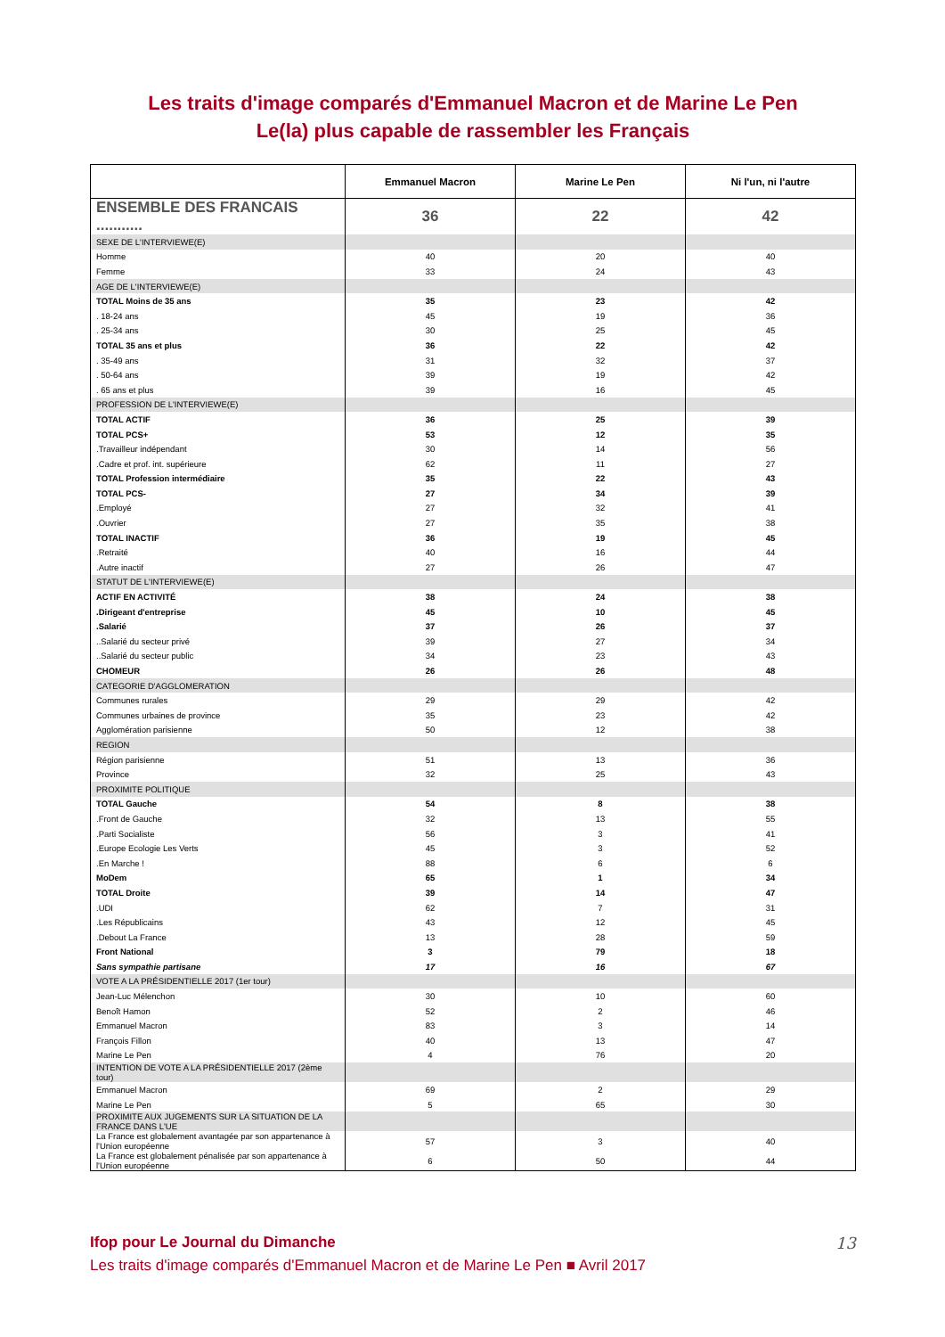Les traits d'image comparés d'Emmanuel Macron et de Marine Le Pen
Le(la) plus capable de rassembler les Français
| | Emmanuel Macron | Marine Le Pen | Ni l'un, ni l'autre |
| --- | --- | --- | --- |
| ENSEMBLE DES FRANCAIS ........... | 36 | 22 | 42 |
| SEXE DE L'INTERVIEWE(E) | | | |
| Homme | 40 | 20 | 40 |
| Femme | 33 | 24 | 43 |
| AGE DE L'INTERVIEWE(E) | | | |
| TOTAL Moins de 35 ans | 35 | 23 | 42 |
| . 18-24 ans | 45 | 19 | 36 |
| . 25-34 ans | 30 | 25 | 45 |
| TOTAL 35 ans et plus | 36 | 22 | 42 |
| . 35-49 ans | 31 | 32 | 37 |
| . 50-64 ans | 39 | 19 | 42 |
| . 65 ans et plus | 39 | 16 | 45 |
| PROFESSION DE L'INTERVIEWE(E) | | | |
| TOTAL ACTIF | 36 | 25 | 39 |
| TOTAL PCS+ | 53 | 12 | 35 |
| .Travailleur indépendant | 30 | 14 | 56 |
| .Cadre et prof. int. supérieure | 62 | 11 | 27 |
| TOTAL Profession intermédiaire | 35 | 22 | 43 |
| TOTAL PCS- | 27 | 34 | 39 |
| .Employé | 27 | 32 | 41 |
| .Ouvrier | 27 | 35 | 38 |
| TOTAL INACTIF | 36 | 19 | 45 |
| .Retraité | 40 | 16 | 44 |
| .Autre inactif | 27 | 26 | 47 |
| STATUT DE L'INTERVIEWE(E) | | | |
| ACTIF EN ACTIVITÉ | 38 | 24 | 38 |
| .Dirigeant d'entreprise | 45 | 10 | 45 |
| .Salarié | 37 | 26 | 37 |
| ..Salarié du secteur privé | 39 | 27 | 34 |
| ..Salarié du secteur public | 34 | 23 | 43 |
| CHOMEUR | 26 | 26 | 48 |
| CATEGORIE D'AGGLOMERATION | | | |
| Communes rurales | 29 | 29 | 42 |
| Communes urbaines de province | 35 | 23 | 42 |
| Agglomération parisienne | 50 | 12 | 38 |
| REGION | | | |
| Région parisienne | 51 | 13 | 36 |
| Province | 32 | 25 | 43 |
| PROXIMITE POLITIQUE | | | |
| TOTAL Gauche | 54 | 8 | 38 |
| .Front de Gauche | 32 | 13 | 55 |
| .Parti Socialiste | 56 | 3 | 41 |
| .Europe Ecologie Les Verts | 45 | 3 | 52 |
| .En Marche ! | 88 | 6 | 6 |
| MoDem | 65 | 1 | 34 |
| TOTAL Droite | 39 | 14 | 47 |
| .UDI | 62 | 7 | 31 |
| .Les Républicains | 43 | 12 | 45 |
| .Debout La France | 13 | 28 | 59 |
| Front National | 3 | 79 | 18 |
| Sans sympathie partisane | 17 | 16 | 67 |
| VOTE A LA PRÉSIDENTIELLE 2017 (1er tour) | | | |
| Jean-Luc Mélenchon | 30 | 10 | 60 |
| Benoît Hamon | 52 | 2 | 46 |
| Emmanuel Macron | 83 | 3 | 14 |
| François Fillon | 40 | 13 | 47 |
| Marine Le Pen | 4 | 76 | 20 |
| INTENTION DE VOTE A LA PRÉSIDENTIELLE 2017 (2ème tour) | | | |
| Emmanuel Macron | 69 | 2 | 29 |
| Marine Le Pen | 5 | 65 | 30 |
| PROXIMITE AUX JUGEMENTS SUR LA SITUATION DE LA FRANCE DANS L'UE | | | |
| La France est globalement avantagée par son appartenance à l'Union européenne | 57 | 3 | 40 |
| La France est globalement pénalisée par son appartenance à l'Union européenne | 6 | 50 | 44 |
Ifop pour Le Journal du Dimanche
Les traits d'image comparés d'Emmanuel Macron et de Marine Le Pen ■ Avril 2017
13